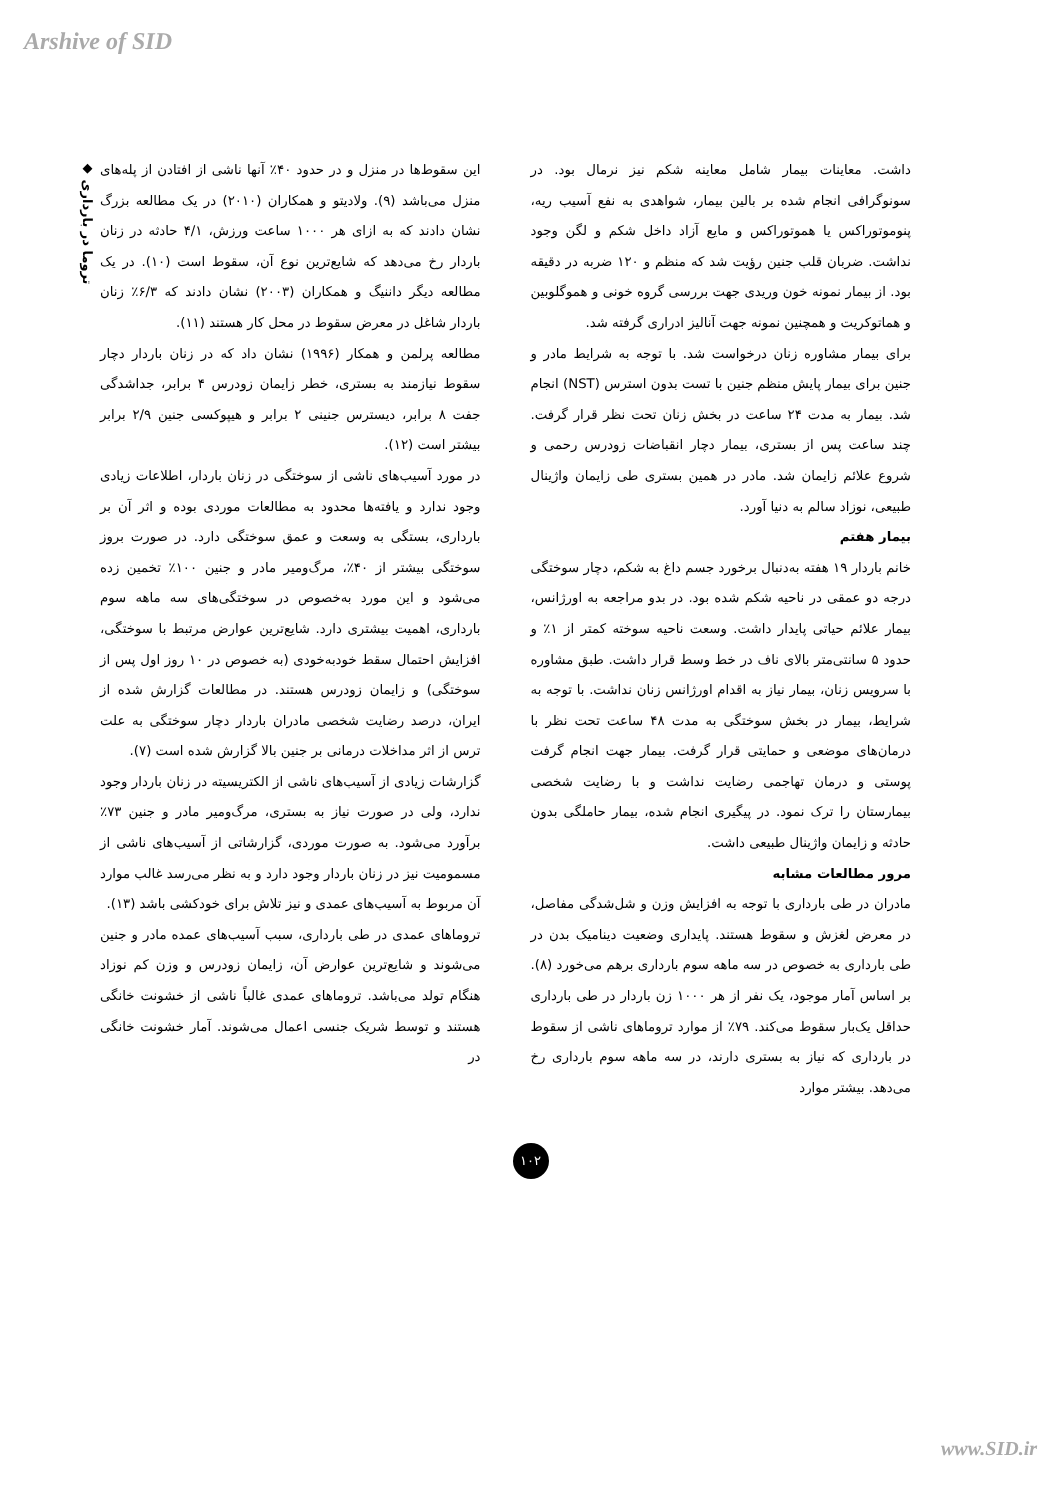Arshive of SID
◆ تروما در بارداری
داشت. معاینات بیمار شامل معاینه شکم نیز نرمال بود. در سونوگرافی انجام شده بر بالین بیمار، شواهدی به نفع آسیب ریه، پنوموتوراکس یا هموتوراکس و مایع آزاد داخل شکم و لگن وجود نداشت. ضربان قلب جنین رؤیت شد که منظم و ۱۲۰ ضربه در دقیقه بود. از بیمار نمونه خون وریدی جهت بررسی گروه خونی و هموگلوبین و هماتوکریت و همچنین نمونه جهت آنالیز ادراری گرفته شد.
برای بیمار مشاوره زنان درخواست شد. با توجه به شرایط مادر و جنین برای بیمار پایش منظم جنین با تست بدون استرس (NST) انجام شد. بیمار به مدت ۲۴ ساعت در بخش زنان تحت نظر قرار گرفت. چند ساعت پس از بستری، بیمار دچار انقباضات زودرس رحمی و شروع علائم زایمان شد. مادر در همین بستری طی زایمان واژینال طبیعی، نوزاد سالم به دنیا آورد.
بیمار هفتم
خانم باردار ۱۹ هفته به‌دنبال برخورد جسم داغ به شکم، دچار سوختگی درجه دو عمقی در ناحیه شکم شده بود. در بدو مراجعه به اورژانس، بیمار علائم حیاتی پایدار داشت. وسعت ناحیه سوخته کمتر از ۱٪ و حدود ۵ سانتی‌متر بالای ناف در خط وسط قرار داشت. طبق مشاوره با سرویس زنان، بیمار نیاز به اقدام اورژانس زنان نداشت. با توجه به شرایط، بیمار در بخش سوختگی به مدت ۴۸ ساعت تحت نظر با درمان‌های موضعی و حمایتی قرار گرفت. بیمار جهت انجام گرفت پوستی و درمان تهاجمی رضایت نداشت و با رضایت شخصی بیمارستان را ترک نمود. در پیگیری انجام شده، بیمار حاملگی بدون حادثه و زایمان واژینال طبیعی داشت.
مرور مطالعات مشابه
مادران در طی بارداری با توجه به افزایش وزن و شل‌شدگی مفاصل، در معرض لغزش و سقوط هستند. پایداری وضعیت دینامیک بدن در طی بارداری به خصوص در سه ماهه سوم بارداری برهم می‌خورد (۸). بر اساس آمار موجود، یک نفر از هر ۱۰۰۰ زن باردار در طی بارداری حداقل یک‌بار سقوط می‌کند. ۷۹٪ از موارد تروماهای ناشی از سقوط در بارداری که نیاز به بستری دارند، در سه ماهه سوم بارداری رخ می‌دهد. بیشتر موارد
این سقوط‌ها در منزل و در حدود ۴۰٪ آنها ناشی از افتادن از پله‌های منزل می‌باشد (۹). ولادیتو و همکاران (۲۰۱۰) در یک مطالعه بزرگ نشان دادند که به ازای هر ۱۰۰۰ ساعت ورزش، ۴/۱ حادثه در زنان باردار رخ می‌دهد که شایع‌ترین نوع آن، سقوط است (۱۰). در یک مطالعه دیگر داننیگ و همکاران (۲۰۰۳) نشان دادند که ۶/۳٪ زنان باردار شاغل در معرض سقوط در محل کار هستند (۱۱).
مطالعه پرلمن و همکار (۱۹۹۶) نشان داد که در زنان باردار دچار سقوط نیازمند به بستری، خطر زایمان زودرس ۴ برابر، جداشدگی جفت ۸ برابر، دیسترس جنینی ۲ برابر و هیپوکسی جنین ۲/۹ برابر بیشتر است (۱۲).
در مورد آسیب‌های ناشی از سوختگی در زنان باردار، اطلاعات زیادی وجود ندارد و یافته‌ها محدود به مطالعات موردی بوده و اثر آن بر بارداری، بستگی به وسعت و عمق سوختگی دارد. در صورت بروز سوختگی بیشتر از ۴۰٪، مرگ‌ومیر مادر و جنین ۱۰۰٪ تخمین زده می‌شود و این مورد به‌خصوص در سوختگی‌های سه ماهه سوم بارداری، اهمیت بیشتری دارد. شایع‌ترین عوارض مرتبط با سوختگی، افزایش احتمال سقط خودبه‌خودی (به خصوص در ۱۰ روز اول پس از سوختگی) و زایمان زودرس هستند. در مطالعات گزارش شده از ایران، درصد رضایت شخصی مادران باردار دچار سوختگی به علت ترس از اثر مداخلات درمانی بر جنین بالا گزارش شده است (۷).
گزارشات زیادی از آسیب‌های ناشی از الکتریسیته در زنان باردار وجود ندارد، ولی در صورت نیاز به بستری، مرگ‌ومیر مادر و جنین ۷۳٪ برآورد می‌شود. به صورت موردی، گزارشاتی از آسیب‌های ناشی از مسمومیت نیز در زنان باردار وجود دارد و به نظر می‌رسد غالب موارد آن مربوط به آسیب‌های عمدی و نیز تلاش برای خودکشی باشد (۱۳).
تروماهای عمدی در طی بارداری، سبب آسیب‌های عمده مادر و جنین می‌شوند و شایع‌ترین عوارض آن، زایمان زودرس و وزن کم نوزاد هنگام تولد می‌باشد. تروماهای عمدی غالباً ناشی از خشونت خانگی هستند و توسط شریک جنسی اعمال می‌شوند. آمار خشونت خانگی در
۱۰۲
www.SID.ir